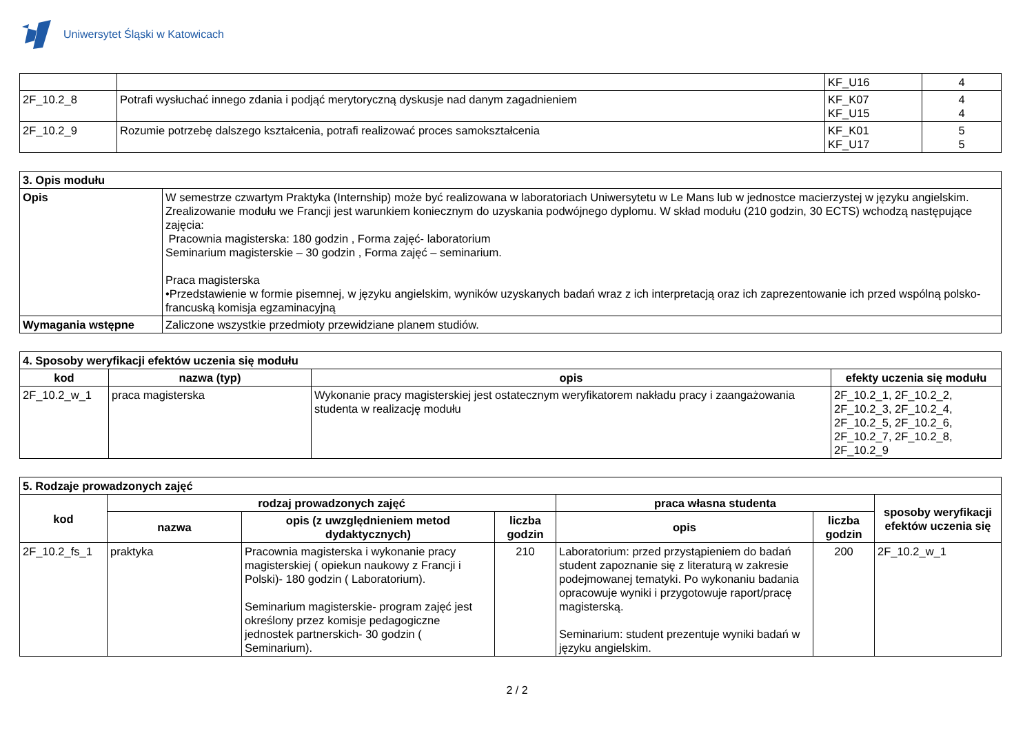Uniwersytet Śląski w Katowicach
| | | KF_U16 | 4 |
| 2F_10.2_8 | Potrafi wysłuchać innego zdania i podjąć merytoryczną dyskusje nad danym zagadnieniem | KF_K07 KF_U15 | 4 4 |
| 2F_10.2_9 | Rozumie potrzebę dalszego kształcenia, potrafi realizować proces samokształcenia | KF_K01 KF_U17 | 5 5 |
| 3. Opis modułu | |
| Opis | W semestrze czwartym Praktyka (Internship) może być realizowana w laboratoriach Uniwersytetu w Le Mans lub w jednostce macierzystej w języku angielskim. Zrealizowanie modułu we Francji jest warunkiem koniecznym do uzyskania podwójnego dyplomu. W skład modułu (210 godzin, 30 ECTS) wchodzą następujące zajęcia: Pracownia magisterska: 180 godzin , Forma zajęć- laboratorium Seminarium magisterskie – 30 godzin , Forma zajęć – seminarium. Praca magisterska •Przedstawienie w formie pisemnej, w języku angielskim, wyników uzyskanych badań wraz z ich interpretacją oraz ich zaprezentowanie ich przed wspólną polsko-francuską komisja egzaminacyjną |
| Wymagania wstępne | Zaliczone wszystkie przedmioty przewidziane planem studiów. |
| 4. Sposoby weryfikacji efektów uczenia się modułu | | | |
| kod | nazwa (typ) | opis | efekty uczenia się modułu |
| 2F_10.2_w_1 | praca magisterska | Wykonanie pracy magisterskiej jest ostatecznym weryfikatorem nakładu pracy i zaangażowania studenta w realizację modułu | 2F_10.2_1, 2F_10.2_2, 2F_10.2_3, 2F_10.2_4, 2F_10.2_5, 2F_10.2_6, 2F_10.2_7, 2F_10.2_8, 2F_10.2_9 |
| 5. Rodzaje prowadzonych zajęć | | | | | | |
| kod | rodzaj prowadzonych zajęć | | | praca własna studenta | | sposoby weryfikacji efektów uczenia się |
| | nazwa | opis (z uwzględnieniem metod dydaktycznych) | liczba godzin | opis | liczba godzin | |
| 2F_10.2_fs_1 | praktyka | Pracownia magisterska i wykonanie pracy magisterskiej ( opiekun naukowy z Francji i Polski)- 180 godzin ( Laboratorium). Seminarium magisterskie- program zajęć jest określony przez komisje pedagogiczne jednostek partnerskich- 30 godzin ( Seminarium). | 210 | Laboratorium: przed przystąpieniem do badań student zapoznanie się z literaturą w zakresie podejmowanej tematyki. Po wykonaniu badania opracowuje wyniki i przygotowuje raport/pracę magisterską. Seminarium: student prezentuje wyniki badań w języku angielskim. | 200 | 2F_10.2_w_1 |
2 / 2